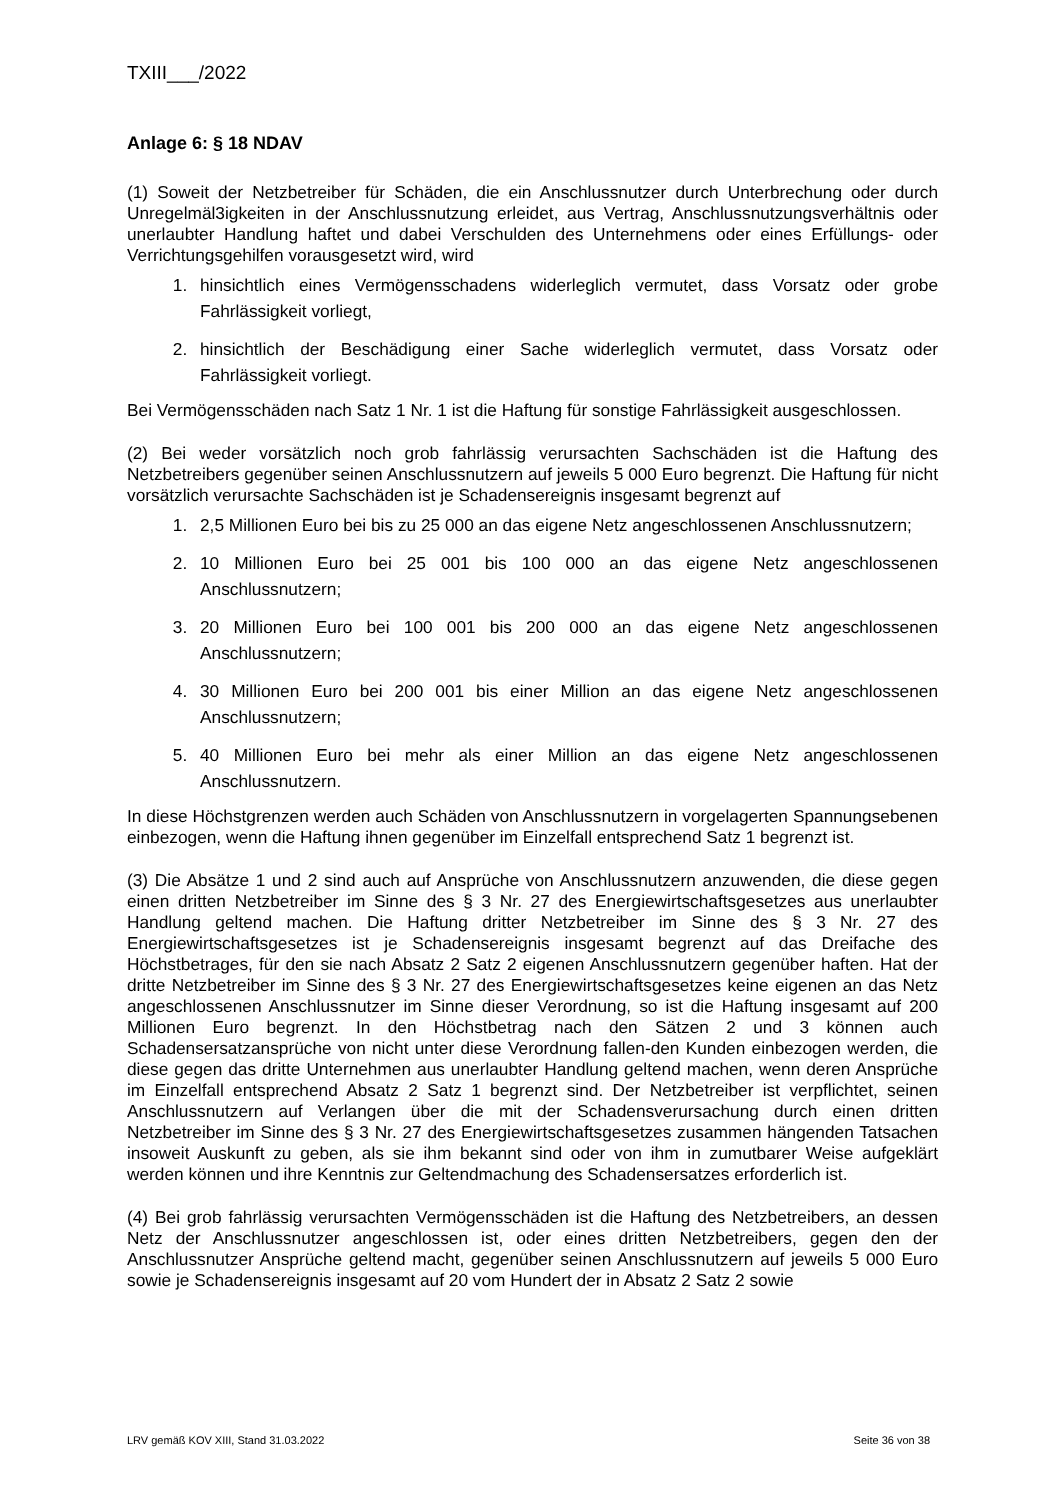TXIII___/2022
Anlage 6: § 18 NDAV
(1) Soweit der Netzbetreiber für Schäden, die ein Anschlussnutzer durch Unterbrechung oder durch Unregelmäl3igkeiten in der Anschlussnutzung erleidet, aus Vertrag, Anschlussnutzungsverhältnis oder unerlaubter Handlung haftet und dabei Verschulden des Unternehmens oder eines Erfüllungs- oder Verrichtungsgehilfen vorausgesetzt wird, wird
1. hinsichtlich eines Vermögensschadens widerleglich vermutet, dass Vorsatz oder grobe Fahrlässigkeit vorliegt,
2. hinsichtlich der Beschädigung einer Sache widerleglich vermutet, dass Vorsatz oder Fahrlässigkeit vorliegt.
Bei Vermögensschäden nach Satz 1 Nr. 1 ist die Haftung für sonstige Fahrlässigkeit ausgeschlossen.
(2) Bei weder vorsätzlich noch grob fahrlässig verursachten Sachschäden ist die Haftung des Netzbetreibers gegenüber seinen Anschlussnutzern auf jeweils 5 000 Euro begrenzt. Die Haftung für nicht vorsätzlich verursachte Sachschäden ist je Schadensereignis insgesamt begrenzt auf
1. 2,5 Millionen Euro bei bis zu 25 000 an das eigene Netz angeschlossenen Anschlussnutzern;
2. 10 Millionen Euro bei 25 001 bis 100 000 an das eigene Netz angeschlossenen Anschlussnutzern;
3. 20 Millionen Euro bei 100 001 bis 200 000 an das eigene Netz angeschlossenen Anschlussnutzern;
4. 30 Millionen Euro bei 200 001 bis einer Million an das eigene Netz angeschlossenen Anschlussnutzern;
5. 40 Millionen Euro bei mehr als einer Million an das eigene Netz angeschlossenen Anschlussnutzern.
In diese Höchstgrenzen werden auch Schäden von Anschlussnutzern in vorgelagerten Spannungsebenen einbezogen, wenn die Haftung ihnen gegenüber im Einzelfall entsprechend Satz 1 begrenzt ist.
(3) Die Absätze 1 und 2 sind auch auf Ansprüche von Anschlussnutzern anzuwenden, die diese gegen einen dritten Netzbetreiber im Sinne des § 3 Nr. 27 des Energiewirtschaftsgesetzes aus unerlaubter Handlung geltend machen. Die Haftung dritter Netzbetreiber im Sinne des § 3 Nr. 27 des Energiewirtschaftsgesetzes ist je Schadensereignis insgesamt begrenzt auf das Dreifache des Höchstbetrages, für den sie nach Absatz 2 Satz 2 eigenen Anschlussnutzern gegenüber haften. Hat der dritte Netzbetreiber im Sinne des § 3 Nr. 27 des Energiewirtschaftsgesetzes keine eigenen an das Netz angeschlossenen Anschlussnutzer im Sinne dieser Verordnung, so ist die Haftung insgesamt auf 200 Millionen Euro begrenzt. In den Höchstbetrag nach den Sätzen 2 und 3 können auch Schadensersatzansprüche von nicht unter diese Verordnung fallen-den Kunden einbezogen werden, die diese gegen das dritte Unternehmen aus unerlaubter Handlung geltend machen, wenn deren Ansprüche im Einzelfall entsprechend Absatz 2 Satz 1 begrenzt sind. Der Netzbetreiber ist verpflichtet, seinen Anschlussnutzern auf Verlangen über die mit der Schadensverursachung durch einen dritten Netzbetreiber im Sinne des § 3 Nr. 27 des Energiewirtschaftsgesetzes zusammen hängenden Tatsachen insoweit Auskunft zu geben, als sie ihm bekannt sind oder von ihm in zumutbarer Weise aufgeklärt werden können und ihre Kenntnis zur Geltendmachung des Schadensersatzes erforderlich ist.
(4) Bei grob fahrlässig verursachten Vermögensschäden ist die Haftung des Netzbetreibers, an dessen Netz der Anschlussnutzer angeschlossen ist, oder eines dritten Netzbetreibers, gegen den der Anschlussnutzer Ansprüche geltend macht, gegenüber seinen Anschlussnutzern auf jeweils 5 000 Euro sowie je Schadensereignis insgesamt auf 20 vom Hundert der in Absatz 2 Satz 2 sowie
LRV gemäß KOV XIII, Stand 31.03.2022 Seite 36 von 38